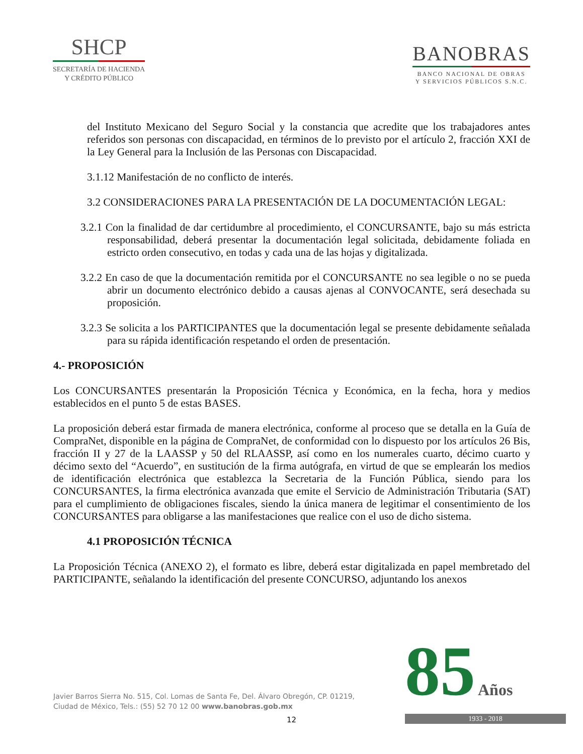SHCP
SECRETARÍA DE HACIENDA
Y CRÉDITO PÚBLICO
BANOBRAS
BANCO NACIONAL DE OBRAS
Y SERVICIOS PÚBLICOS S.N.C.
del Instituto Mexicano del Seguro Social y la constancia que acredite que los trabajadores antes referidos son personas con discapacidad, en términos de lo previsto por el artículo 2, fracción XXI de la Ley General para la Inclusión de las Personas con Discapacidad.
3.1.12 Manifestación de no conflicto de interés.
3.2 CONSIDERACIONES PARA LA PRESENTACIÓN DE LA DOCUMENTACIÓN LEGAL:
3.2.1 Con la finalidad de dar certidumbre al procedimiento, el CONCURSANTE, bajo su más estricta responsabilidad, deberá presentar la documentación legal solicitada, debidamente foliada en estricto orden consecutivo, en todas y cada una de las hojas y digitalizada.
3.2.2 En caso de que la documentación remitida por el CONCURSANTE no sea legible o no se pueda abrir un documento electrónico debido a causas ajenas al CONVOCANTE, será desechada su proposición.
3.2.3 Se solicita a los PARTICIPANTES que la documentación legal se presente debidamente señalada para su rápida identificación respetando el orden de presentación.
4.- PROPOSICIÓN
Los CONCURSANTES presentarán la Proposición Técnica y Económica, en la fecha, hora y medios establecidos en el punto 5 de estas BASES.
La proposición deberá estar firmada de manera electrónica, conforme al proceso que se detalla en la Guía de CompraNet, disponible en la página de CompraNet, de conformidad con lo dispuesto por los artículos 26 Bis, fracción II y 27 de la LAASSP y 50 del RLAASSP, así como en los numerales cuarto, décimo cuarto y décimo sexto del “Acuerdo”, en sustitución de la firma autógrafa, en virtud de que se emplearán los medios de identificación electrónica que establezca la Secretaria de la Función Pública, siendo para los CONCURSANTES, la firma electrónica avanzada que emite el Servicio de Administración Tributaria (SAT) para el cumplimiento de obligaciones fiscales, siendo la única manera de legitimar el consentimiento de los CONCURSANTES para obligarse a las manifestaciones que realice con el uso de dicho sistema.
4.1 PROPOSICIÓN TÉCNICA
La Proposición Técnica (ANEXO 2), el formato es libre, deberá estar digitalizada en papel membretado del PARTICIPANTE, señalando la identificación del presente CONCURSO, adjuntando los anexos
Javier Barros Sierra No. 515, Col. Lomas de Santa Fe, Del. Álvaro Obregón, CP. 01219,
Ciudad de México, Tels.: (55) 52 70 12 00 www.banobras.gob.mx
12
85
Años
1933 - 2018